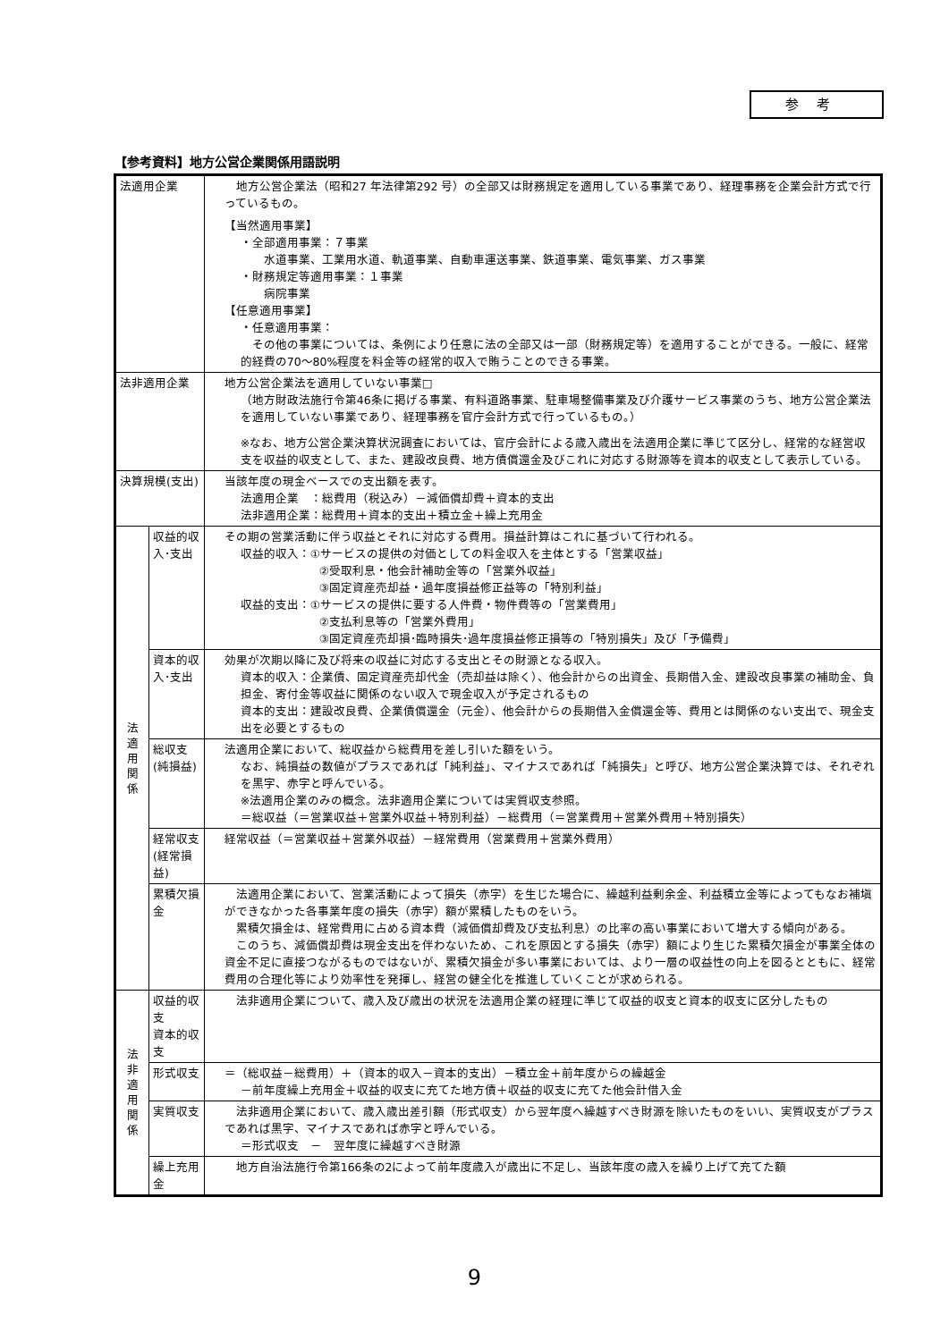参考
【参考資料】地方公営企業関係用語説明
| 法適用企業 | | 地方公営企業法（昭和27 年法律第292 号）の全部又は財務規定を適用している事業であり、経理事務を企業会計方式で行っているもの。 【当然適用事業】 ・全部適用事業：７事業 水道事業、工業用水道、軌道事業、自動車運送事業、鉄道事業、電気事業、ガス事業 ・財務規定等適用事業：１事業 病院事業 【任意適用事業】 ・任意適用事業： その他の事業については、条例により任意に法の全部又は一部（財務規定等）を適用することができる。一般に、経常的経費の70～80%程度を料金等の経常的収入で賄うことのできる事業。 |
| 法非適用企業 | | 地方公営企業法を適用していない事業□ （地方財政法施行令第46条に掲げる事業、有料道路事業、駐車場整備事業及び介護サービス事業のうち、地方公営企業法を適用していない事業であり、経理事務を官庁会計方式で行っているもの。） ※なお、地方公営企業決算状況調査においては、官庁会計による歳入歳出を法適用企業に準じて区分し、経常的な経営収支を収益的収支として、また、建設改良費、地方債償還金及びこれに対応する財源等を資本的収支として表示している。 |
| 決算規模(支出) | | 当該年度の現金ベースでの支出額を表す。 法適用企業 ：総費用（税込み）－減価償却費＋資本的支出 法非適用企業：総費用＋資本的支出＋積立金＋繰上充用金 |
| 法 適 用 関 係 | 収益的収入･支出 | その期の営業活動に伴う収益とそれに対応する費用。損益計算はこれに基づいて行われる。 収益的収入：①サービスの提供の対価としての料金収入を主体とする「営業収益」 ②受取利息・他会計補助金等の「営業外収益」 ③固定資産売却益・過年度損益修正益等の「特別利益」 収益的支出：①サービスの提供に要する人件費・物件費等の「営業費用」 ②支払利息等の「営業外費用」 ③固定資産売却損･臨時損失･過年度損益修正損等の「特別損失」及び「予備費」 |
| | 資本的収入･支出 | 効果が次期以降に及び将来の収益に対応する支出とその財源となる収入。 資本的収入：企業債、固定資産売却代金（売却益は除く）、他会計からの出資金、長期借入金、建設改良事業の補助金、負担金、寄付金等収益に関係のない収入で現金収入が予定されるもの 資本的支出：建設改良費、企業債償還金（元金）、他会計からの長期借入金償還金等、費用とは関係のない支出で、現金支出を必要とするもの |
| | 総収支(純損益) | 法適用企業において、総収益から総費用を差し引いた額をいう。 なお、純損益の数値がプラスであれば「純利益」、マイナスであれば「純損失」と呼び、地方公営企業決算では、それぞれを黒字、赤字と呼んでいる。 ※法適用企業のみの概念。法非適用企業については実質収支参照。 ＝総収益（＝営業収益＋営業外収益＋特別利益）－総費用（＝営業費用＋営業外費用＋特別損失） |
| | 経常収支(経常損益) | 経常収益（＝営業収益＋営業外収益）－経常費用（営業費用＋営業外費用） |
| | 累積欠損金 | 法適用企業において、営業活動によって損失（赤字）を生じた場合に、繰越利益剰余金、利益積立金等によってもなお補塡ができなかった各事業年度の損失（赤字）額が累積したものをいう。 累積欠損金は、経常費用に占める資本費（減価償却費及び支払利息）の比率の高い事業において増大する傾向がある。 このうち、減価償却費は現金支出を伴わないため、これを原因とする損失（赤字）額により生じた累積欠損金が事業全体の資金不足に直接つながるものではないが、累積欠損金が多い事業においては、より一層の収益性の向上を図るとともに、経常費用の合理化等により効率性を発揮し、経営の健全化を推進していくことが求められる。 |
| 法 非 適 用 関 係 | 収益的収支 資本的収支 | 法非適用企業について、歳入及び歳出の状況を法適用企業の経理に準じて収益的収支と資本的収支に区分したもの |
| | 形式収支 | ＝（総収益－総費用）＋（資本的収入－資本的支出）－積立金＋前年度からの繰越金 －前年度繰上充用金＋収益的収支に充てた地方債＋収益的収支に充てた他会計借入金 |
| | 実質収支 | 法非適用企業において、歳入歳出差引額（形式収支）から翌年度へ繰越すべき財源を除いたものをいい、実質収支がプラスであれば黒字、マイナスであれば赤字と呼んでいる。 ＝形式収支 － 翌年度に繰越すべき財源 |
| | 繰上充用金 | 地方自治法施行令第166条の2によって前年度歳入が歳出に不足し、当該年度の歳入を繰り上げて充てた額 |
9